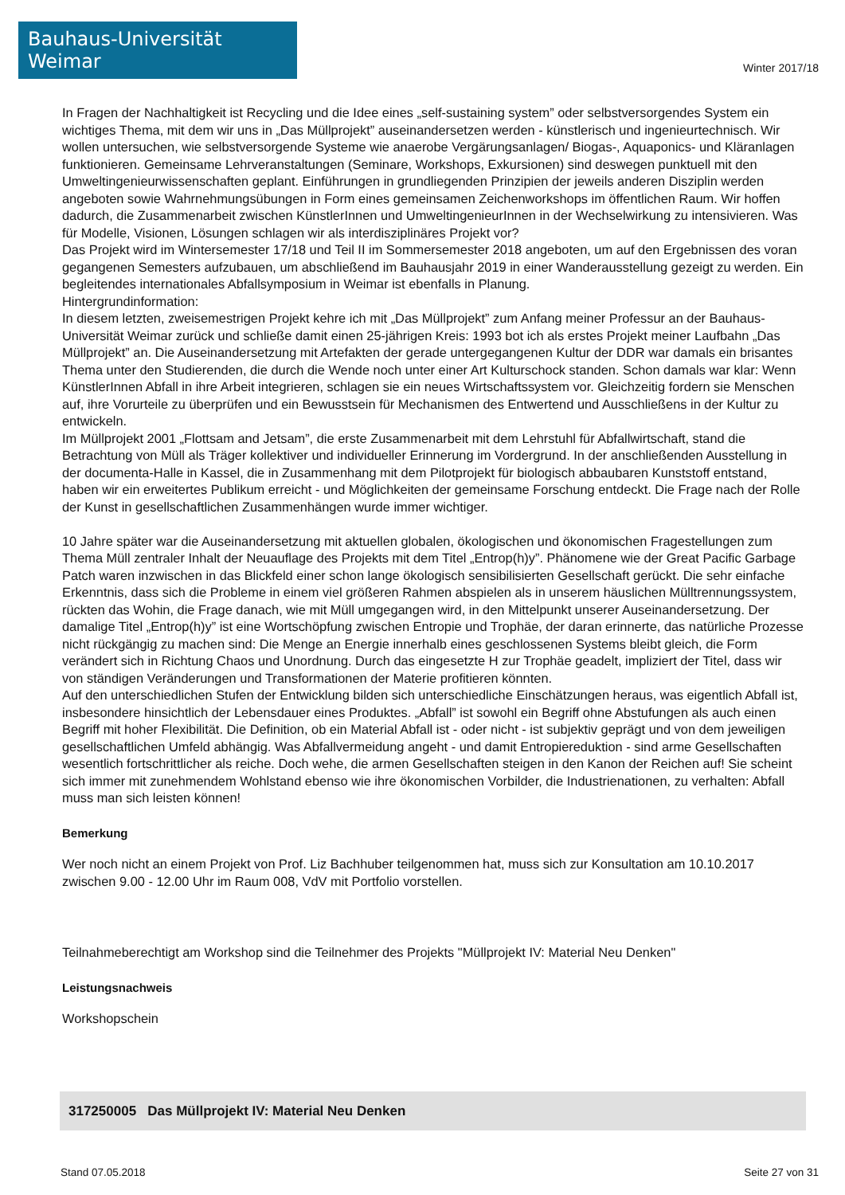Bauhaus-Universität Weimar
Winter 2017/18
In Fragen der Nachhaltigkeit ist Recycling und die Idee eines „self-sustaining system” oder selbstversorgendes System ein wichtiges Thema, mit dem wir uns in „Das Müllprojekt” auseinandersetzen werden - künstlerisch und ingenieurtechnisch. Wir wollen untersuchen, wie selbstversorgende Systeme wie anaerobe Vergärungsanlagen/ Biogas-, Aquaponics- und Kläranlagen funktionieren. Gemeinsame Lehrveranstaltungen (Seminare, Workshops, Exkursionen) sind deswegen punktuell mit den Umweltingenieurwissenschaften geplant. Einführungen in grundliegenden Prinzipien der jeweils anderen Disziplin werden angeboten sowie Wahrnehmungsübungen in Form eines gemeinsamen Zeichenworkshops im öffentlichen Raum. Wir hoffen dadurch, die Zusammenarbeit zwischen KünstlerInnen und UmweltingenieurInnen in der Wechselwirkung zu intensivieren. Was für Modelle, Visionen, Lösungen schlagen wir als interdisziplinäres Projekt vor?
Das Projekt wird im Wintersemester 17/18 und Teil II im Sommersemester 2018 angeboten, um auf den Ergebnissen des voran gegangenen Semesters aufzubauen, um abschließend im Bauhausjahr 2019 in einer Wanderausstellung gezeigt zu werden. Ein begleitendes internationales Abfallsymposium in Weimar ist ebenfalls in Planung.
Hintergrundinformation:
In diesem letzten, zweisemestrigen Projekt kehre ich mit „Das Müllprojekt” zum Anfang meiner Professur an der Bauhaus-Universität Weimar zurück und schließe damit einen 25-jährigen Kreis: 1993 bot ich als erstes Projekt meiner Laufbahn „Das Müllprojekt” an. Die Auseinandersetzung mit Artefakten der gerade untergegangenen Kultur der DDR war damals ein brisantes Thema unter den Studierenden, die durch die Wende noch unter einer Art Kulturschock standen. Schon damals war klar: Wenn KünstlerInnen Abfall in ihre Arbeit integrieren, schlagen sie ein neues Wirtschaftssystem vor. Gleichzeitig fordern sie Menschen auf, ihre Vorurteile zu überprüfen und ein Bewusstsein für Mechanismen des Entwertend und Ausschließens in der Kultur zu entwickeln.
Im Müllprojekt 2001 „Flottsam and Jetsam”, die erste Zusammenarbeit mit dem Lehrstuhl für Abfallwirtschaft, stand die Betrachtung von Müll als Träger kollektiver und individueller Erinnerung im Vordergrund. In der anschließenden Ausstellung in der documenta-Halle in Kassel, die in Zusammenhang mit dem Pilotprojekt für biologisch abbaubaren Kunststoff entstand, haben wir ein erweitertes Publikum erreicht - und Möglichkeiten der gemeinsame Forschung entdeckt. Die Frage nach der Rolle der Kunst in gesellschaftlichen Zusammenhängen wurde immer wichtiger.
10 Jahre später war die Auseinandersetzung mit aktuellen globalen, ökologischen und ökonomischen Fragestellungen zum Thema Müll zentraler Inhalt der Neuauflage des Projekts mit dem Titel „Entrop(h)y”. Phänomene wie der Great Pacific Garbage Patch waren inzwischen in das Blickfeld einer schon lange ökologisch sensibilisierten Gesellschaft gerückt. Die sehr einfache Erkenntnis, dass sich die Probleme in einem viel größeren Rahmen abspielen als in unserem häuslichen Mülltrennungssystem, rückten das Wohin, die Frage danach, wie mit Müll umgegangen wird, in den Mittelpunkt unserer Auseinandersetzung. Der damalige Titel „Entrop(h)y” ist eine Wortschöpfung zwischen Entropie und Trophäe, der daran erinnerte, das natürliche Prozesse nicht rückgängig zu machen sind: Die Menge an Energie innerhalb eines geschlossenen Systems bleibt gleich, die Form verändert sich in Richtung Chaos und Unordnung. Durch das eingesetzte H zur Trophäe geadelt, impliziert der Titel, dass wir von ständigen Veränderungen und Transformationen der Materie profitieren könnten.
Auf den unterschiedlichen Stufen der Entwicklung bilden sich unterschiedliche Einschätzungen heraus, was eigentlich Abfall ist, insbesondere hinsichtlich der Lebensdauer eines Produktes. „Abfall” ist sowohl ein Begriff ohne Abstufungen als auch einen Begriff mit hoher Flexibilität. Die Definition, ob ein Material Abfall ist - oder nicht - ist subjektiv geprägt und von dem jeweiligen gesellschaftlichen Umfeld abhängig. Was Abfallvermeidung angeht - und damit Entropiereduktion - sind arme Gesellschaften wesentlich fortschrittlicher als reiche. Doch wehe, die armen Gesellschaften steigen in den Kanon der Reichen auf! Sie scheint sich immer mit zunehmendem Wohlstand ebenso wie ihre ökonomischen Vorbilder, die Industrienationen, zu verhalten: Abfall muss man sich leisten können!
Bemerkung
Wer noch nicht an einem Projekt von Prof. Liz Bachhuber teilgenommen hat, muss sich zur Konsultation am 10.10.2017 zwischen 9.00 - 12.00 Uhr im Raum 008, VdV mit Portfolio vorstellen.
Teilnahmeberechtigt am Workshop sind die Teilnehmer des Projekts "Müllprojekt IV: Material Neu Denken"
Leistungsnachweis
Workshopschein
317250005 Das Müllprojekt IV: Material Neu Denken
Stand 07.05.2018 Seite 27 von 31